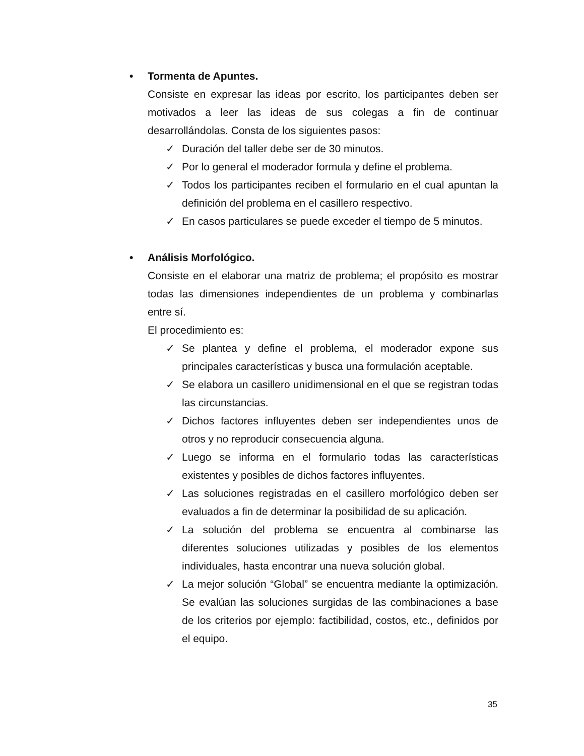• Tormenta de Apuntes.
Consiste en expresar las ideas por escrito, los participantes deben ser motivados a leer las ideas de sus colegas a fin de continuar desarrollándolas. Consta de los siguientes pasos:
✓ Duración del taller debe ser de 30 minutos.
✓ Por lo general el moderador formula y define el problema.
✓ Todos los participantes reciben el formulario en el cual apuntan la definición del problema en el casillero respectivo.
✓ En casos particulares se puede exceder el tiempo de 5 minutos.
• Análisis Morfológico.
Consiste en el elaborar una matriz de problema; el propósito es mostrar todas las dimensiones independientes de un problema y combinarlas entre sí.
El procedimiento es:
✓ Se plantea y define el problema, el moderador expone sus principales características y busca una formulación aceptable.
✓ Se elabora un casillero unidimensional en el que se registran todas las circunstancias.
✓ Dichos factores influyentes deben ser independientes unos de otros y no reproducir consecuencia alguna.
✓ Luego se informa en el formulario todas las características existentes y posibles de dichos factores influyentes.
✓ Las soluciones registradas en el casillero morfológico deben ser evaluados a fin de determinar la posibilidad de su aplicación.
✓ La solución del problema se encuentra al combinarse las diferentes soluciones utilizadas y posibles de los elementos individuales, hasta encontrar una nueva solución global.
✓ La mejor solución “Global” se encuentra mediante la optimización. Se evalúan las soluciones surgidas de las combinaciones a base de los criterios por ejemplo: factibilidad, costos, etc., definidos por el equipo.
35